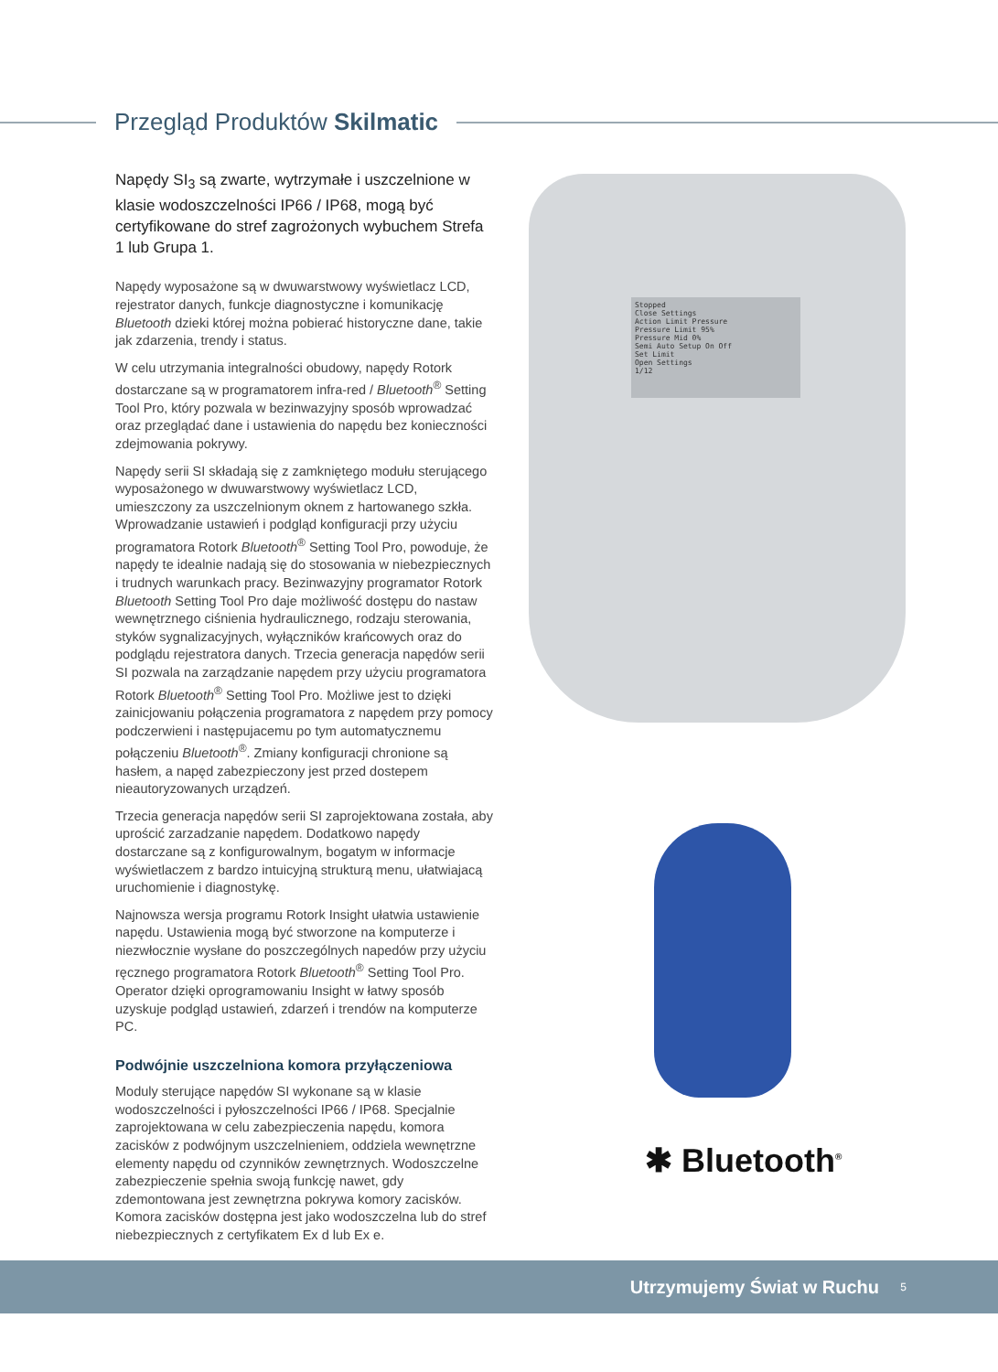Przegląd Produktów Skilmatic
Napędy SI<sub>3</sub> są zwarte, wytrzymałe i uszczelnione w klasie wodoszczelności IP66 / IP68, mogą być certyfikowane do stref zagrożonych wybuchem Strefa 1 lub Grupa 1.
Napędy wyposażone są w dwuwarstwowy wyświetlacz LCD, rejestrator danych, funkcje diagnostyczne i komunikację Bluetooth dzieki której można pobierać historyczne dane, takie jak zdarzenia, trendy i status.
W celu utrzymania integralności obudowy, napędy Rotork dostarczane są w programatorem infra-red / Bluetooth<sup>®</sup> Setting Tool Pro, który pozwala w bezinwazyjny sposób wprowadzać oraz przeglądać dane i ustawienia do napędu bez konieczności zdejmowania pokrywy.
Napędy serii SI składają się z zamkniętego modułu sterującego wyposażonego w dwuwarstwowy wyświetlacz LCD, umieszczony za uszczelnionym oknem z hartowanego szkła. Wprowadzanie ustawień i podgląd konfiguracji przy użyciu programatora Rotork Bluetooth<sup>®</sup> Setting Tool Pro, powoduje, że napędy te idealnie nadają się do stosowania w niebezpiecznych i trudnych warunkach pracy. Bezinwazyjny programator Rotork Bluetooth Setting Tool Pro daje możliwość dostępu do nastaw wewnętrznego ciśnienia hydraulicznego, rodzaju sterowania, styków sygnalizacyjnych, wyłączników krańcowych oraz do podglądu rejestratora danych. Trzecia generacja napędów serii SI pozwala na zarządzanie napędem przy użyciu programatora Rotork Bluetooth<sup>®</sup> Setting Tool Pro. Możliwe jest to dzięki zainicjowaniu połączenia programatora z napędem przy pomocy podczerwieni i następujacemu po tym automatycznemu połączeniu Bluetooth<sup>®</sup>. Zmiany konfiguracji chronione są hasłem, a napęd zabezpieczony jest przed dostepem nieautoryzowanych urządzeń.
Trzecia generacja napędów serii SI zaprojektowana została, aby uprościć zarzadzanie napędem. Dodatkowo napędy dostarczane są z konfigurowalnym, bogatym w informacje wyświetlaczem z bardzo intuicyjną strukturą menu, ułatwiajacą uruchomienie i diagnostykę.
Najnowsza wersja programu Rotork Insight ułatwia ustawienie napędu. Ustawienia mogą być stworzone na komputerze i niezwłocznie wysłane do poszczególnych napedów przy użyciu ręcznego programatora Rotork Bluetooth<sup>®</sup> Setting Tool Pro. Operator dzięki oprogramowaniu Insight w łatwy sposób uzyskuje podgląd ustawień, zdarzeń i trendów na komputerze PC.
Podwójnie uszczelniona komora przyłączeniowa
Moduly sterujące napędów SI wykonane są w klasie wodoszczelności i pyłoszczelności IP66 / IP68. Specjalnie zaprojektowana w celu zabezpieczenia napędu, komora zacisków z podwójnym uszczelnieniem, oddziela wewnętrzne elementy napędu od czynników zewnętrznych. Wodoszczelne zabezpieczenie spełnia swoją funkcję nawet, gdy zdemontowana jest zewnętrzna pokrywa komory zacisków. Komora zacisków dostępna jest jako wodoszczelna lub do stref niebezpiecznych z certyfikatem Ex d lub Ex e.
Stopped
Close Settings
Action Limit Pressure
Pressure Limit 95%
Pressure Mid 0%
Semi Auto Setup On Off
Set Limit
Open Settings
1/12
✱ Bluetooth<sup>®</sup>
Utrzymujemy Świat w Ruchu 5